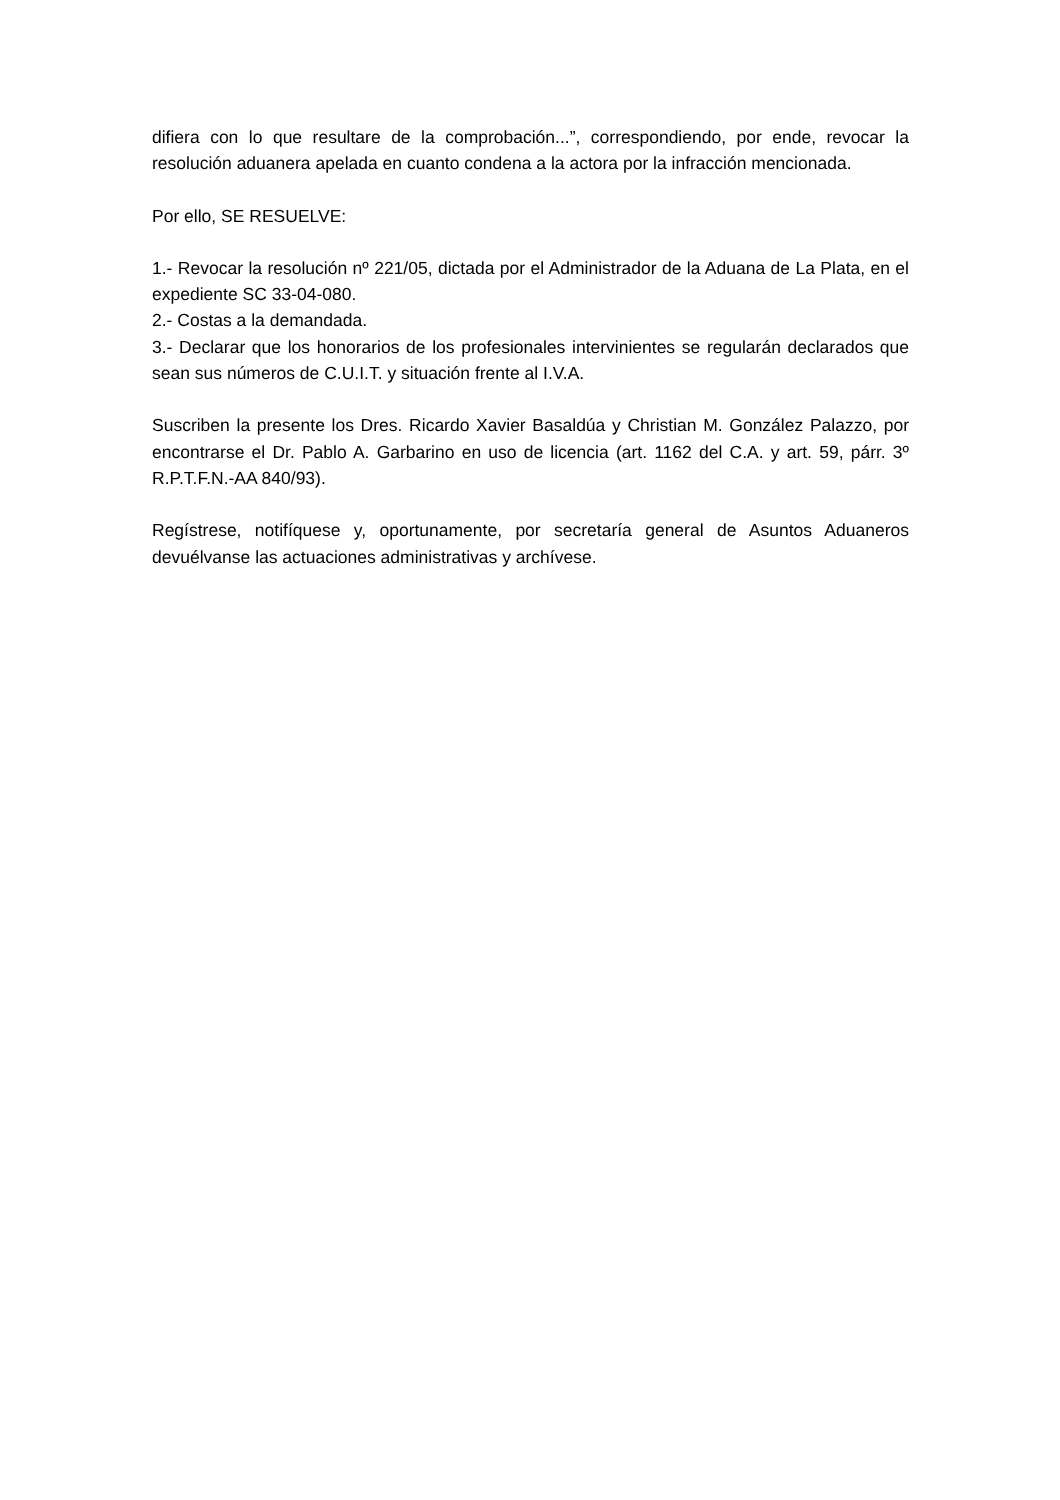difiera con lo que resultare de la comprobación...”, correspondiendo, por ende, revocar la resolución aduanera apelada en cuanto condena a la actora por la infracción mencionada.
Por ello, SE RESUELVE:
1.- Revocar la resolución nº 221/05, dictada por el Administrador de la Aduana de La Plata, en el expediente SC 33-04-080.
2.- Costas a la demandada.
3.- Declarar que los honorarios de los profesionales intervinientes se regularán declarados que sean sus números de C.U.I.T. y situación frente al I.V.A.
Suscriben la presente los Dres. Ricardo Xavier Basaldúa y Christian M. González Palazzo, por encontrarse el Dr. Pablo A. Garbarino en uso de licencia (art. 1162 del C.A. y art. 59, párr. 3º R.P.T.F.N.-AA 840/93).
Regístrese, notifíquese y, oportunamente, por secretaría general de Asuntos Aduaneros devuélvanse las actuaciones administrativas y archívese.